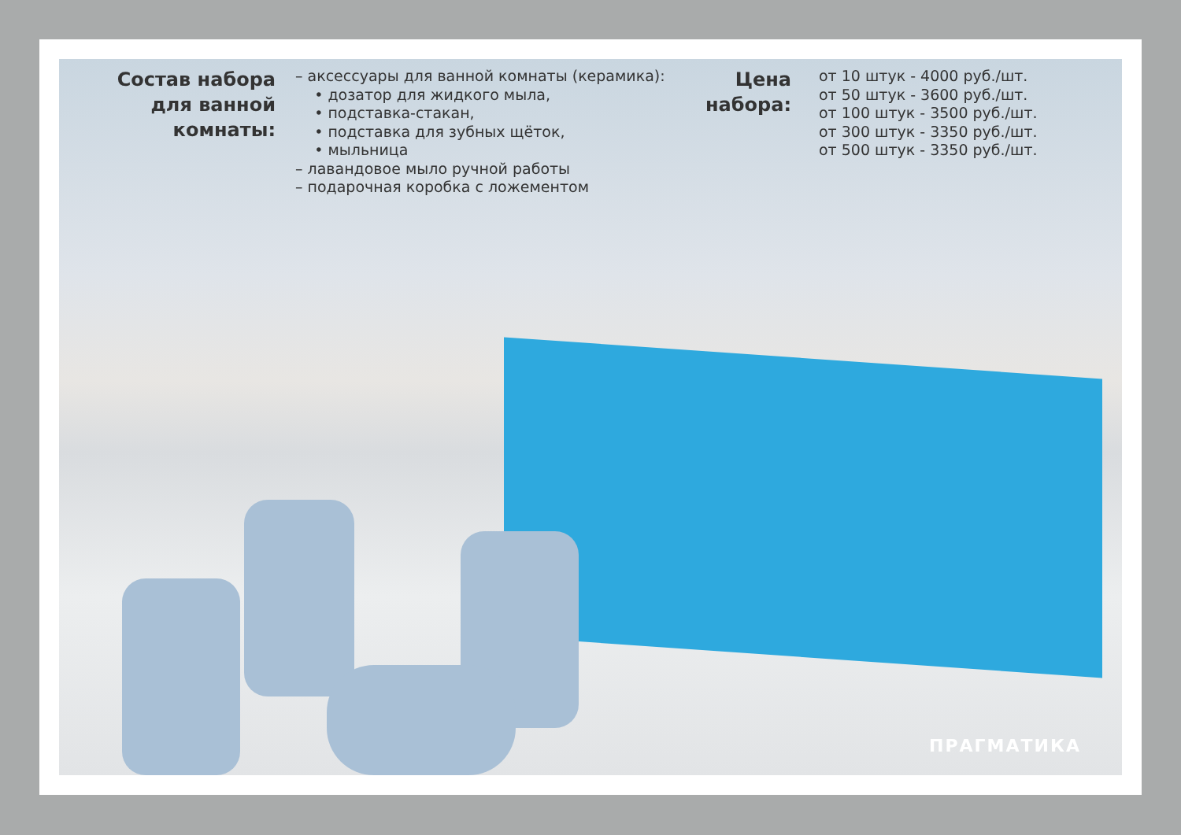Состав набора для ванной комнаты:
– аксессуары для ванной комнаты (керамика):
• дозатор для жидкого мыла,
• подставка-стакан,
• подставка для зубных щёток,
• мыльница
– лавандовое мыло ручной работы
– подарочная коробка с ложементом
Цена набора:
от 10 штук - 4000 руб./шт.
от 50 штук - 3600 руб./шт.
от 100 штук - 3500 руб./шт.
от 300 штук - 3350 руб./шт.
от 500 штук - 3350 руб./шт.
ПРАГМАТИКА